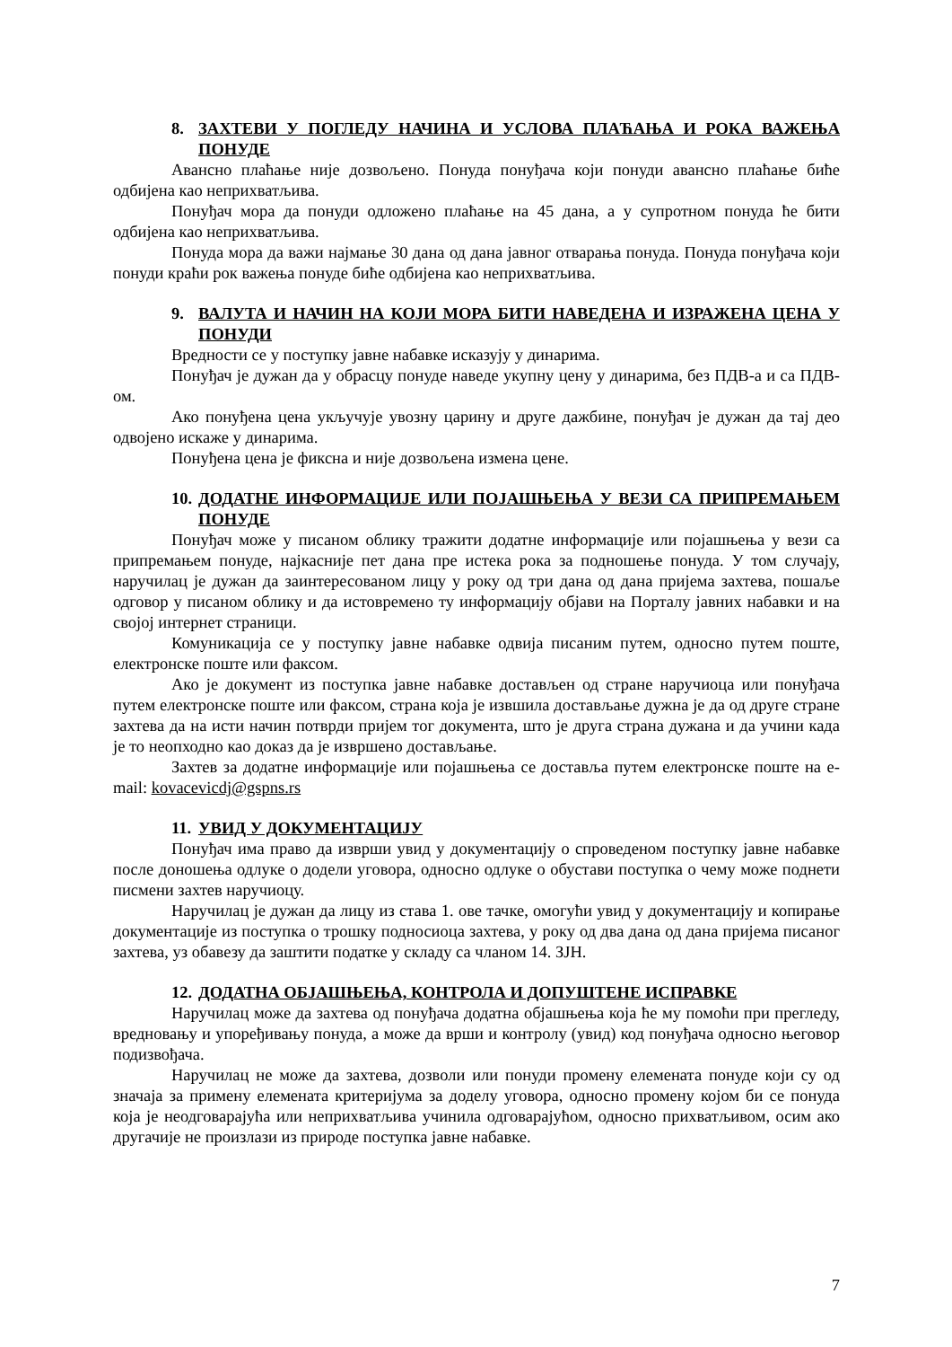8. ЗАХТЕВИ У ПОГЛЕДУ НАЧИНА И УСЛОВА ПЛАЋАЊА И РОКА ВАЖЕЊА ПОНУДЕ
Авансно плаћање није дозвољено. Понуда понуђача који понуди авансно плаћање биће одбијена као неприхватљива.
Понуђач мора да понуди одложено плаћање на 45 дана, а у супротном понуда ће бити одбијена као неприхватљива.
Понуда мора да важи најмање 30 дана од дана јавног отварања понуда. Понуда понуђача који понуди краћи рок важења понуде биће одбијена као неприхватљива.
9. ВАЛУТА И НАЧИН НА КОЈИ МОРА БИТИ НАВЕДЕНА И ИЗРАЖЕНА ЦЕНА У ПОНУДИ
Вредности се у поступку јавне набавке исказују у динарима.
Понуђач је дужан да у обрасцу понуде наведе укупну цену у динарима, без ПДВ-а и са ПДВ-ом.
Ако понуђена цена укључује увозну царину и друге дажбине, понуђач је дужан да тај део одвојено искаже у динарима.
Понуђена цена је фиксна и није дозвољена измена цене.
10. ДОДАТНЕ ИНФОРМАЦИЈЕ ИЛИ ПОЈАШЊЕЊА У ВЕЗИ СА ПРИПРЕМАЊЕМ ПОНУДЕ
Понуђач може у писаном облику тражити додатне информације или појашњења у вези са припремањем понуде, најкасније пет дана пре истека рока за подношење понуда. У том случају, наручилац је дужан да заинтересованом лицу у року од три дана од дана пријема захтева, пошаље одговор у писаном облику и да истовремено ту информацију објави на Порталу јавних набавки и на својој интернет страници.
Комуникација се у поступку јавне набавке одвија писаним путем, односно путем поште, електронске поште или факсом.
Ако је документ из поступка јавне набавке достављен од стране наручиоца или понуђача путем електронске поште или факсом, страна која је извшила достављање дужна је да од друге стране захтева да на исти начин потврди пријем тог документа, што је друга страна дужана и да учини када је то неопходно као доказ да је извршено достављање.
Захтев за додатне информације или појашњења се доставља путем електронске поште на e-mail: kovacevicdj@gspns.rs
11. УВИД У ДОКУМЕНТАЦИЈУ
Понуђач има право да изврши увид у документацију о спроведеном поступку јавне набавке после доношења одлуке о додели уговора, односно одлуке о обустави поступка о чему може поднети писмени захтев наручиоцу.
Наручилац је дужан да лицу из става 1. ове тачке, омогући увид у документацију и копирање документације из поступка о трошку подносиоца захтева, у року од два дана од дана пријема писаног захтева, уз обавезу да заштити податке у складу са чланом 14. ЗЈН.
12. ДОДАТНА ОБЈАШЊЕЊА, КОНТРОЛА И ДОПУШТЕНЕ ИСПРАВКЕ
Наручилац може да захтева од понуђача додатна објашњења која ће му помоћи при прегледу, вредновању и упоређивању понуда, а може да врши и контролу (увид) код понуђача односно његовор подизвођача.
Наручилац не може да захтева, дозволи или понуди промену елемената понуде који су од значаја за примену елемената критеријума за доделу уговора, односно промену којом би се понуда која је неодговарајућа или неприхватљива учинила одговарајућом, односно прихватљивом, осим ако другачије не произлази из природе поступка јавне набавке.
7